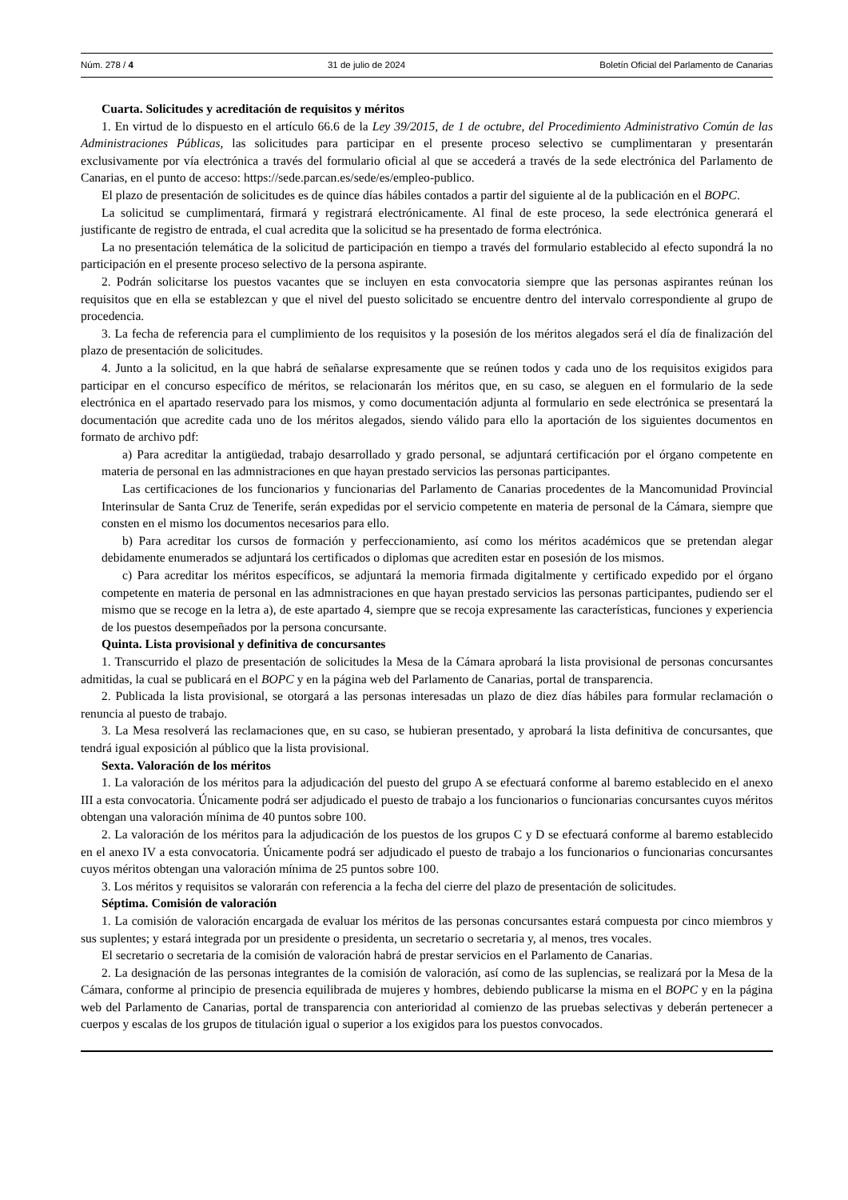Núm. 278 / 4 31 de julio de 2024 Boletín Oficial del Parlamento de Canarias
Cuarta. Solicitudes y acreditación de requisitos y méritos
1. En virtud de lo dispuesto en el artículo 66.6 de la Ley 39/2015, de 1 de octubre, del Procedimiento Administrativo Común de las Administraciones Públicas, las solicitudes para participar en el presente proceso selectivo se cumplimentaran y presentarán exclusivamente por vía electrónica a través del formulario oficial al que se accederá a través de la sede electrónica del Parlamento de Canarias, en el punto de acceso: https://sede.parcan.es/sede/es/empleo-publico.
El plazo de presentación de solicitudes es de quince días hábiles contados a partir del siguiente al de la publicación en el BOPC.
La solicitud se cumplimentará, firmará y registrará electrónicamente. Al final de este proceso, la sede electrónica generará el justificante de registro de entrada, el cual acredita que la solicitud se ha presentado de forma electrónica.
La no presentación telemática de la solicitud de participación en tiempo a través del formulario establecido al efecto supondrá la no participación en el presente proceso selectivo de la persona aspirante.
2. Podrán solicitarse los puestos vacantes que se incluyen en esta convocatoria siempre que las personas aspirantes reúnan los requisitos que en ella se establezcan y que el nivel del puesto solicitado se encuentre dentro del intervalo correspondiente al grupo de procedencia.
3. La fecha de referencia para el cumplimiento de los requisitos y la posesión de los méritos alegados será el día de finalización del plazo de presentación de solicitudes.
4. Junto a la solicitud, en la que habrá de señalarse expresamente que se reúnen todos y cada uno de los requisitos exigidos para participar en el concurso específico de méritos, se relacionarán los méritos que, en su caso, se aleguen en el formulario de la sede electrónica en el apartado reservado para los mismos, y como documentación adjunta al formulario en sede electrónica se presentará la documentación que acredite cada uno de los méritos alegados, siendo válido para ello la aportación de los siguientes documentos en formato de archivo pdf:
a) Para acreditar la antigüedad, trabajo desarrollado y grado personal, se adjuntará certificación por el órgano competente en materia de personal en las admnistraciones en que hayan prestado servicios las personas participantes.
Las certificaciones de los funcionarios y funcionarias del Parlamento de Canarias procedentes de la Mancomunidad Provincial Interinsular de Santa Cruz de Tenerife, serán expedidas por el servicio competente en materia de personal de la Cámara, siempre que consten en el mismo los documentos necesarios para ello.
b) Para acreditar los cursos de formación y perfeccionamiento, así como los méritos académicos que se pretendan alegar debidamente enumerados se adjuntará los certificados o diplomas que acrediten estar en posesión de los mismos.
c) Para acreditar los méritos específicos, se adjuntará la memoria firmada digitalmente y certificado expedido por el órgano competente en materia de personal en las admnistraciones en que hayan prestado servicios las personas participantes, pudiendo ser el mismo que se recoge en la letra a), de este apartado 4, siempre que se recoja expresamente las características, funciones y experiencia de los puestos desempeñados por la persona concursante.
Quinta. Lista provisional y definitiva de concursantes
1. Transcurrido el plazo de presentación de solicitudes la Mesa de la Cámara aprobará la lista provisional de personas concursantes admitidas, la cual se publicará en el BOPC y en la página web del Parlamento de Canarias, portal de transparencia.
2. Publicada la lista provisional, se otorgará a las personas interesadas un plazo de diez días hábiles para formular reclamación o renuncia al puesto de trabajo.
3. La Mesa resolverá las reclamaciones que, en su caso, se hubieran presentado, y aprobará la lista definitiva de concursantes, que tendrá igual exposición al público que la lista provisional.
Sexta. Valoración de los méritos
1. La valoración de los méritos para la adjudicación del puesto del grupo A se efectuará conforme al baremo establecido en el anexo III a esta convocatoria. Únicamente podrá ser adjudicado el puesto de trabajo a los funcionarios o funcionarias concursantes cuyos méritos obtengan una valoración mínima de 40 puntos sobre 100.
2. La valoración de los méritos para la adjudicación de los puestos de los grupos C y D se efectuará conforme al baremo establecido en el anexo IV a esta convocatoria. Únicamente podrá ser adjudicado el puesto de trabajo a los funcionarios o funcionarias concursantes cuyos méritos obtengan una valoración mínima de 25 puntos sobre 100.
3. Los méritos y requisitos se valorarán con referencia a la fecha del cierre del plazo de presentación de solicitudes.
Séptima. Comisión de valoración
1. La comisión de valoración encargada de evaluar los méritos de las personas concursantes estará compuesta por cinco miembros y sus suplentes; y estará integrada por un presidente o presidenta, un secretario o secretaria y, al menos, tres vocales.
El secretario o secretaria de la comisión de valoración habrá de prestar servicios en el Parlamento de Canarias.
2. La designación de las personas integrantes de la comisión de valoración, así como de las suplencias, se realizará por la Mesa de la Cámara, conforme al principio de presencia equilibrada de mujeres y hombres, debiendo publicarse la misma en el BOPC y en la página web del Parlamento de Canarias, portal de transparencia con anterioridad al comienzo de las pruebas selectivas y deberán pertenecer a cuerpos y escalas de los grupos de titulación igual o superior a los exigidos para los puestos convocados.